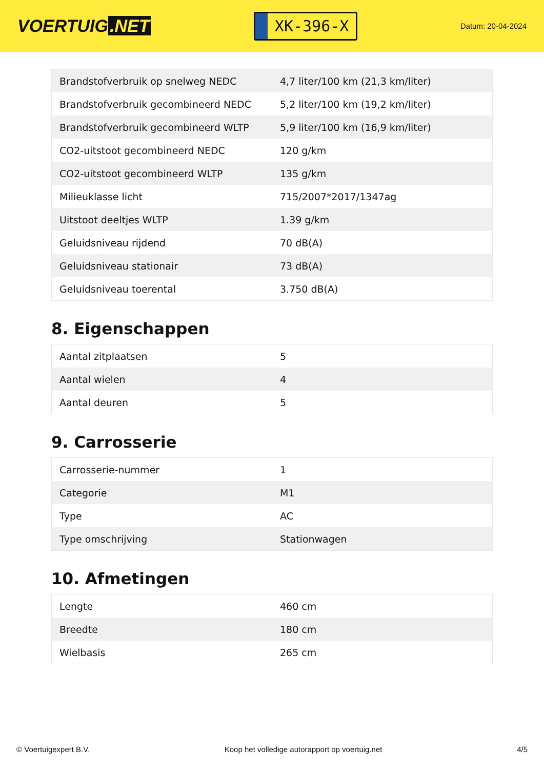VOERTUIG.NET
XK-396-X
Datum: 20-04-2024
| Brandstofverbruik op snelweg NEDC | 4,7 liter/100 km (21,3 km/liter) |
| Brandstofverbruik gecombineerd NEDC | 5,2 liter/100 km (19,2 km/liter) |
| Brandstofverbruik gecombineerd WLTP | 5,9 liter/100 km (16,9 km/liter) |
| CO2-uitstoot gecombineerd NEDC | 120 g/km |
| CO2-uitstoot gecombineerd WLTP | 135 g/km |
| Milieuklasse licht | 715/2007*2017/1347ag |
| Uitstoot deeltjes WLTP | 1.39 g/km |
| Geluidsniveau rijdend | 70 dB(A) |
| Geluidsniveau stationair | 73 dB(A) |
| Geluidsniveau toerental | 3.750 dB(A) |
8. Eigenschappen
| Aantal zitplaatsen | 5 |
| Aantal wielen | 4 |
| Aantal deuren | 5 |
9. Carrosserie
| Carrosserie-nummer | 1 |
| Categorie | M1 |
| Type | AC |
| Type omschrijving | Stationwagen |
10. Afmetingen
| Lengte | 460 cm |
| Breedte | 180 cm |
| Wielbasis | 265 cm |
© Voertuigexpert B.V. Koop het volledige autorapport op voertuig.net 4/5